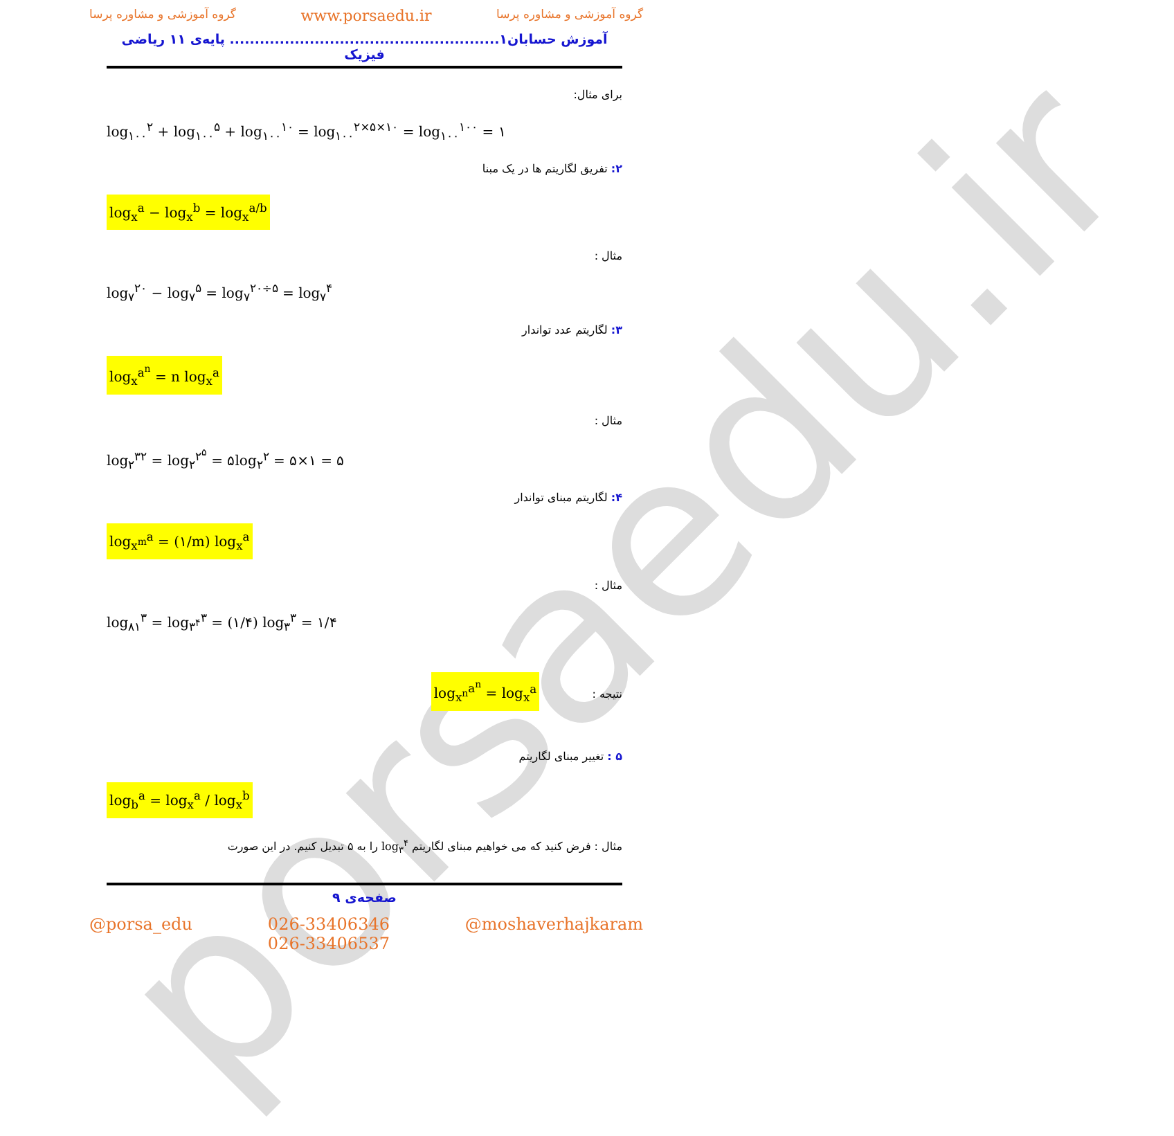porsaedu.ir
گروه آموزشی و مشاوره پرسا www.porsaedu.ir گروه آموزشی و مشاوره پرسا
آموزش حسابان۱...................................................... پایه‌ی ۱۱ ریاضی فیزیک
برای مثال:
log<sub>۱۰۰</sub><sup>۲</sup> + log<sub>۱۰۰</sub><sup>۵</sup> + log<sub>۱۰۰</sub><sup>۱۰</sup> = log<sub>۱۰۰</sub><sup>۲×۵×۱۰</sup> = log<sub>۱۰۰</sub><sup>۱۰۰</sup> = ۱
۲: تفریق لگاریتم ها در یک مبنا
log<sub>x</sub><sup>a</sup> − log<sub>x</sub><sup>b</sup> = log<sub>x</sub><sup>a/b</sup>
مثال :
log<sub>۷</sub><sup>۲۰</sup> − log<sub>۷</sub><sup>۵</sup> = log<sub>۷</sub><sup>۲۰÷۵</sup> = log<sub>۷</sub><sup>۴</sup>
۳: لگاریتم عدد تواندار
log<sub>x</sub><sup>a<sup>n</sup></sup> = n log<sub>x</sub><sup>a</sup>
مثال :
log<sub>۲</sub><sup>۳۲</sup> = log<sub>۲</sub><sup>۲<sup>۵</sup></sup> = ۵log<sub>۲</sub><sup>۲</sup> = ۵×۱ = ۵
۴: لگاریتم مبنای تواندار
log<sub>x<sup>m</sup></sub><sup>a</sup> = (۱/m) log<sub>x</sub><sup>a</sup>
مثال :
log<sub>۸۱</sub><sup>۳</sup> = log<sub>۳<sup>۴</sup></sub><sup>۳</sup> = (۱/۴) log<sub>۳</sub><sup>۳</sup> = ۱/۴
نتیجه : log<sub>x<sup>n</sup></sub><sup>a<sup>n</sup></sup> = log<sub>x</sub><sup>a</sup>
۵ : تغییر مبنای لگاریتم
log<sub>b</sub><sup>a</sup> = log<sub>x</sub><sup>a</sup> / log<sub>x</sub><sup>b</sup>
مثال : فرض کنید که می خواهیم مبنای لگاریتم log<sub>۳</sub><sup>۴</sup> را به ۵ تبدیل کنیم. در این صورت
صفحه‌ی ۹
@porsa_edu 026-33406346
026-33406537 @moshaverhajkaram